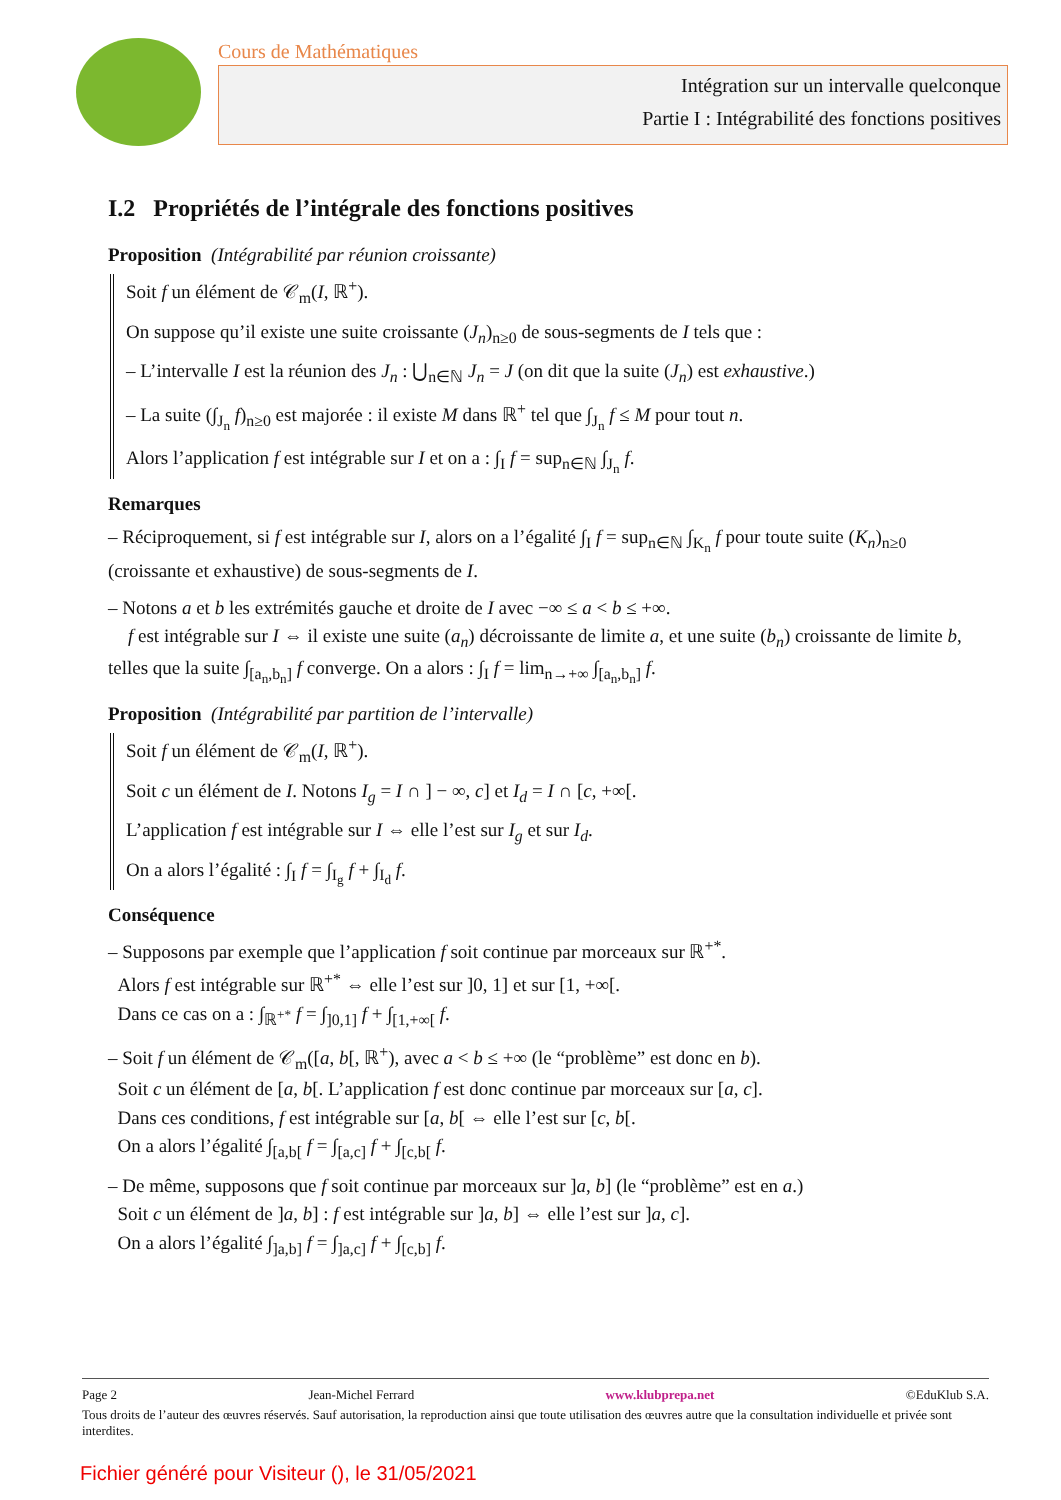Cours de Mathématiques
Intégration sur un intervalle quelconque
Partie I : Intégrabilité des fonctions positives
I.2 Propriétés de l’intégrale des fonctions positives
Proposition (Intégrabilité par réunion croissante)
Soit f un élément de 𝒞<sub>m</sub>(I, ℝ<sup>+</sup>).
On suppose qu’il existe une suite croissante (J<sub>n</sub>)<sub>n≥0</sub> de sous-segments de I tels que :
– L’intervalle I est la réunion des J<sub>n</sub> : ⋃<sub>n∈ℕ</sub> J<sub>n</sub> = J (on dit que la suite (J<sub>n</sub>) est exhaustive.)
– La suite (∫<sub>J<sub>n</sub></sub> f)<sub>n≥0</sub> est majorée : il existe M dans ℝ<sup>+</sup> tel que ∫<sub>J<sub>n</sub></sub> f ≤ M pour tout n.
Alors l’application f est intégrable sur I et on a : ∫<sub>I</sub> f = sup<sub>n∈ℕ</sub> ∫<sub>J<sub>n</sub></sub> f.
Remarques
– Réciproquement, si f est intégrable sur I, alors on a l’égalité ∫<sub>I</sub> f = sup<sub>n∈ℕ</sub> ∫<sub>K<sub>n</sub></sub> f pour toute suite (K<sub>n</sub>)<sub>n≥0</sub> (croissante et exhaustive) de sous-segments de I.
– Notons a et b les extrémités gauche et droite de I avec −∞ ≤ a < b ≤ +∞.
f est intégrable sur I ⇔ il existe une suite (a<sub>n</sub>) décroissante de limite a, et une suite (b<sub>n</sub>) croissante de limite b, telles que la suite ∫<sub>[a<sub>n</sub>,b<sub>n</sub>]</sub> f converge. On a alors : ∫<sub>I</sub> f = lim<sub>n→+∞</sub> ∫<sub>[a<sub>n</sub>,b<sub>n</sub>]</sub> f.
Proposition (Intégrabilité par partition de l’intervalle)
Soit f un élément de 𝒞<sub>m</sub>(I, ℝ<sup>+</sup>).
Soit c un élément de I. Notons I<sub>g</sub> = I ∩ ] − ∞, c] et I<sub>d</sub> = I ∩ [c, +∞[.
L’application f est intégrable sur I ⇔ elle l’est sur I<sub>g</sub> et sur I<sub>d</sub>.
On a alors l’égalité : ∫<sub>I</sub> f = ∫<sub>I<sub>g</sub></sub> f + ∫<sub>I<sub>d</sub></sub> f.
Conséquence
– Supposons par exemple que l’application f soit continue par morceaux sur ℝ<sup>+*</sup>.
Alors f est intégrable sur ℝ<sup>+*</sup> ⇔ elle l’est sur ]0, 1] et sur [1, +∞[.
Dans ce cas on a : ∫<sub>ℝ<sup>+*</sup></sub> f = ∫<sub>]0,1]</sub> f + ∫<sub>[1,+∞[</sub> f.
– Soit f un élément de 𝒞<sub>m</sub>([a, b[, ℝ<sup>+</sup>), avec a < b ≤ +∞ (le “problème” est donc en b).
Soit c un élément de [a, b[. L’application f est donc continue par morceaux sur [a, c].
Dans ces conditions, f est intégrable sur [a, b[ ⇔ elle l’est sur [c, b[.
On a alors l’égalité ∫<sub>[a,b[</sub> f = ∫<sub>[a,c]</sub> f + ∫<sub>[c,b[</sub> f.
– De même, supposons que f soit continue par morceaux sur ]a, b] (le “problème” est en a.)
Soit c un élément de ]a, b] : f est intégrable sur ]a, b] ⇔ elle l’est sur ]a, c].
On a alors l’égalité ∫<sub>]a,b]</sub> f = ∫<sub>]a,c]</sub> f + ∫<sub>[c,b]</sub> f.
Page 2 Jean-Michel Ferrard www.klubprepa.net ©EduKlub S.A.
Tous droits de l’auteur des œuvres réservés. Sauf autorisation, la reproduction ainsi que toute utilisation des œuvres autre que la consultation individuelle et privée sont interdites.
Fichier généré pour Visiteur (), le 31/05/2021